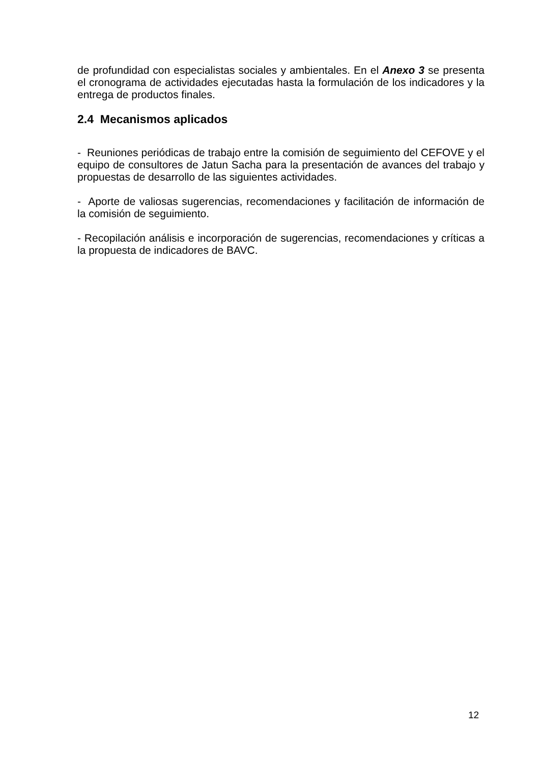de profundidad con especialistas sociales y ambientales. En el Anexo 3 se presenta el cronograma de actividades ejecutadas hasta la formulación de los indicadores y la entrega de productos finales.
2.4 Mecanismos aplicados
- Reuniones periódicas de trabajo entre la comisión de seguimiento del CEFOVE y el equipo de consultores de Jatun Sacha para la presentación de avances del trabajo y propuestas de desarrollo de las siguientes actividades.
- Aporte de valiosas sugerencias, recomendaciones y facilitación de información de la comisión de seguimiento.
- Recopilación análisis e incorporación de sugerencias, recomendaciones y críticas a la propuesta de indicadores de BAVC.
12